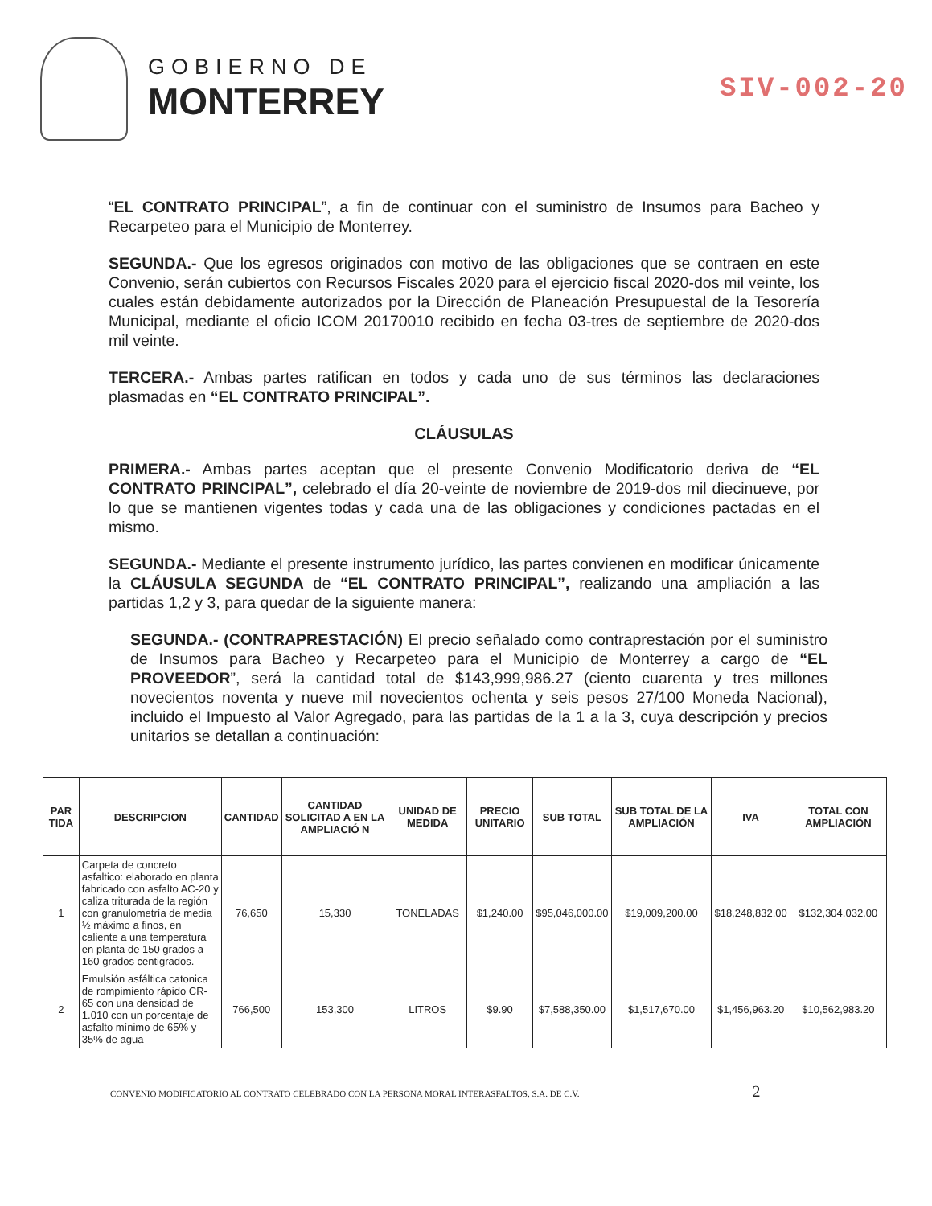GOBIERNO DE
MONTERREY
SIV-002-20
“EL CONTRATO PRINCIPAL”, a fin de continuar con el suministro de Insumos para Bacheo y Recarpeteo para el Municipio de Monterrey.
SEGUNDA.- Que los egresos originados con motivo de las obligaciones que se contraen en este Convenio, serán cubiertos con Recursos Fiscales 2020 para el ejercicio fiscal 2020-dos mil veinte, los cuales están debidamente autorizados por la Dirección de Planeación Presupuestal de la Tesorería Municipal, mediante el oficio ICOM 20170010 recibido en fecha 03-tres de septiembre de 2020-dos mil veinte.
TERCERA.- Ambas partes ratifican en todos y cada uno de sus términos las declaraciones plasmadas en “EL CONTRATO PRINCIPAL”.
CLÁUSULAS
PRIMERA.- Ambas partes aceptan que el presente Convenio Modificatorio deriva de “EL CONTRATO PRINCIPAL”, celebrado el día 20-veinte de noviembre de 2019-dos mil diecinueve, por lo que se mantienen vigentes todas y cada una de las obligaciones y condiciones pactadas en el mismo.
SEGUNDA.- Mediante el presente instrumento jurídico, las partes convienen en modificar únicamente la CLÁUSULA SEGUNDA de “EL CONTRATO PRINCIPAL”, realizando una ampliación a las partidas 1,2 y 3, para quedar de la siguiente manera:
SEGUNDA.- (CONTRAPRESTACIÓN) El precio señalado como contraprestación por el suministro de Insumos para Bacheo y Recarpeteo para el Municipio de Monterrey a cargo de “EL PROVEEDOR”, será la cantidad total de $143,999,986.27 (ciento cuarenta y tres millones novecientos noventa y nueve mil novecientos ochenta y seis pesos 27/100 Moneda Nacional), incluido el Impuesto al Valor Agregado, para las partidas de la 1 a la 3, cuya descripción y precios unitarios se detallan a continuación:
| PAR TIDA | DESCRIPCION | CANTIDAD | CANTIDAD SOLICITAD A EN LA AMPLIACIÓ N | UNIDAD DE MEDIDA | PRECIO UNITARIO | SUB TOTAL | SUB TOTAL DE LA AMPLIACIÓN | IVA | TOTAL CON AMPLIACIÓN |
| --- | --- | --- | --- | --- | --- | --- | --- | --- | --- |
| 1 | Carpeta de concreto asfaltico: elaborado en planta fabricado con asfalto AC-20 y caliza triturada de la región con granulometría de media ½ máximo a finos, en caliente a una temperatura en planta de 150 grados a 160 grados centigrados. | 76,650 | 15,330 | TONELADAS | $1,240.00 | $95,046,000.00 | $19,009,200.00 | $18,248,832.00 | $132,304,032.00 |
| 2 | Emulsión asfáltica catonica de rompimiento rápido CR-65 con una densidad de 1.010 con un porcentaje de asfalto mínimo de 65% y 35% de agua | 766,500 | 153,300 | LITROS | $9.90 | $7,588,350.00 | $1,517,670.00 | $1,456,963.20 | $10,562,983.20 |
CONVENIO MODIFICATORIO AL CONTRATO CELEBRADO CON LA PERSONA MORAL INTERASFALTOS, S.A. DE C.V. 2